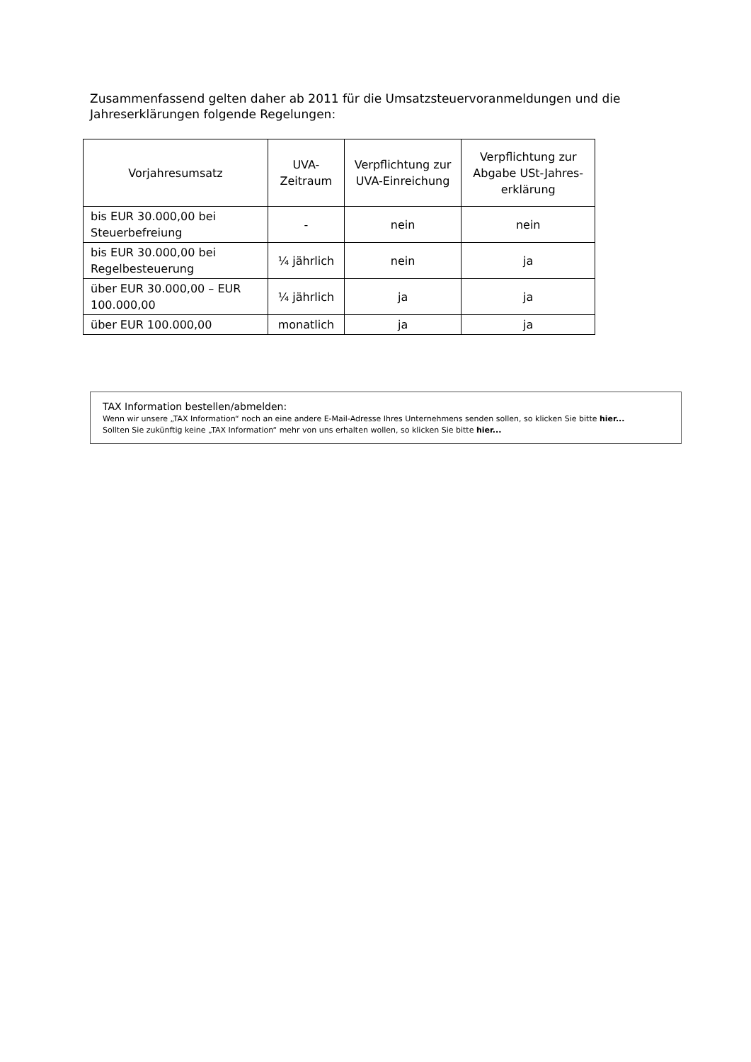Zusammenfassend gelten daher ab 2011 für die Umsatzsteuervoranmeldungen und die Jahreserklärungen folgende Regelungen:
| Vorjahresumsatz | UVA-Zeitraum | Verpflichtung zur UVA-Einreichung | Verpflichtung zur Abgabe USt-Jahres-erklärung |
| --- | --- | --- | --- |
| bis EUR 30.000,00 bei Steuerbefreiung | - | nein | nein |
| bis EUR 30.000,00 bei Regelbesteuerung | ¼ jährlich | nein | ja |
| über EUR 30.000,00 – EUR 100.000,00 | ¼ jährlich | ja | ja |
| über EUR 100.000,00 | monatlich | ja | ja |
TAX Information bestellen/abmelden:
Wenn wir unsere „TAX Information“ noch an eine andere E-Mail-Adresse Ihres Unternehmens senden sollen, so klicken Sie bitte hier...
Sollten Sie zukünftig keine „TAX Information“ mehr von uns erhalten wollen, so klicken Sie bitte hier...